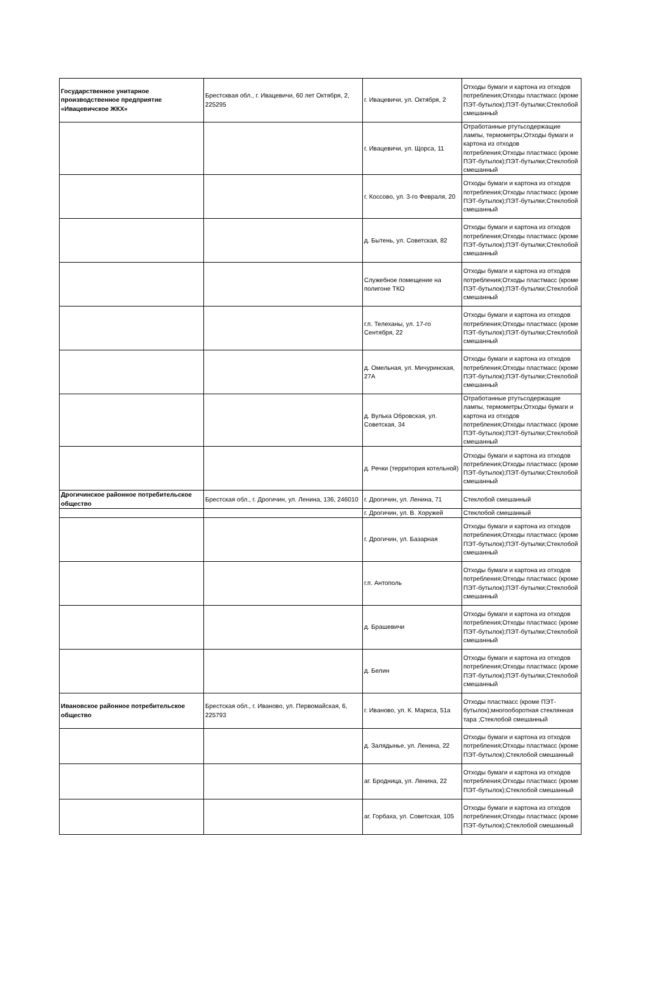| Государственное унитарное производственное предприятие «Ивацевичское ЖКХ» | Брестсквая обл., г. Ивацевичи, 60 лет Октября, 2, 225295 | г. Ивацевичи, ул. Октября, 2 | Отходы бумаги и картона из отходов потребления;Отходы пластмасс (кроме ПЭТ-бутылок);ПЭТ-бутылки;Стеклобой смешанный |
| | | г. Ивацевичи, ул. Щорса, 11 | Отработанные ртутьсодержащие лампы, термометры;Отходы бумаги и картона из отходов потребления;Отходы пластмасс (кроме ПЭТ-бутылок);ПЭТ-бутылки;Стеклобой смешанный |
| | | г. Коссово, ул. 3-го Февраля, 20 | Отходы бумаги и картона из отходов потребления;Отходы пластмасс (кроме ПЭТ-бутылок);ПЭТ-бутылки;Стеклобой смешанный |
| | | д. Бытень, ул. Советская, 82 | Отходы бумаги и картона из отходов потребления;Отходы пластмасс (кроме ПЭТ-бутылок);ПЭТ-бутылки;Стеклобой смешанный |
| | | Служебное помещение на полигоне ТКО | Отходы бумаги и картона из отходов потребления;Отходы пластмасс (кроме ПЭТ-бутылок);ПЭТ-бутылки;Стеклобой смешанный |
| | | г.п. Телеханы, ул. 17-го Сентября, 22 | Отходы бумаги и картона из отходов потребления;Отходы пластмасс (кроме ПЭТ-бутылок);ПЭТ-бутылки;Стеклобой смешанный |
| | | д. Омельная, ул. Мичуринская, 27А | Отходы бумаги и картона из отходов потребления;Отходы пластмасс (кроме ПЭТ-бутылок);ПЭТ-бутылки;Стеклобой смешанный |
| | | д. Вулька Обровская, ул. Советская, 34 | Отработанные ртутьсодержащие лампы, термометры;Отходы бумаги и картона из отходов потребления;Отходы пластмасс (кроме ПЭТ-бутылок);ПЭТ-бутылки;Стеклобой смешанный |
| | | д. Речки (территория котельной) | Отходы бумаги и картона из отходов потребления;Отходы пластмасс (кроме ПЭТ-бутылок);ПЭТ-бутылки;Стеклобой смешанный |
| Дрогичинское районное потребительское общество | Брестская обл., г. Дрогичин, ул. Ленина, 136, 246010 | г. Дрогичин, ул. Ленина, 71 | Стеклобой смешанный |
| | | г. Дрогичин, ул. В. Хоружей | Стеклобой смешанный |
| | | г. Дрогичин, ул. Базарная | Отходы бумаги и картона из отходов потребления;Отходы пластмасс (кроме ПЭТ-бутылок);ПЭТ-бутылки;Стеклобой смешанный |
| | | г.п. Антополь | Отходы бумаги и картона из отходов потребления;Отходы пластмасс (кроме ПЭТ-бутылок);ПЭТ-бутылки;Стеклобой смешанный |
| | | д. Брашевичи | Отходы бумаги и картона из отходов потребления;Отходы пластмасс (кроме ПЭТ-бутылок);ПЭТ-бутылки;Стеклобой смешанный |
| | | д. Белин | Отходы бумаги и картона из отходов потребления;Отходы пластмасс (кроме ПЭТ-бутылок);ПЭТ-бутылки;Стеклобой смешанный |
| Ивановское районное потребительское общество | Брестская обл., г. Иваново, ул. Первомайская, 6, 225793 | г. Иваново, ул. К. Маркса, 51а | Отходы пластмасс (кроме ПЭТ-бутылок);многооборотная стеклянная тара ;Стеклобой смешанный |
| | | д. Залядынье, ул. Ленина, 22 | Отходы бумаги и картона из отходов потребления;Отходы пластмасс (кроме ПЭТ-бутылок);Стеклобой смешанный |
| | | аг. Бродница, ул. Ленина, 22 | Отходы бумаги и картона из отходов потребления;Отходы пластмасс (кроме ПЭТ-бутылок);Стеклобой смешанный |
| | | аг. Горбаха, ул. Советская, 105 | Отходы бумаги и картона из отходов потребления;Отходы пластмасс (кроме ПЭТ-бутылок);Стеклобой смешанный |